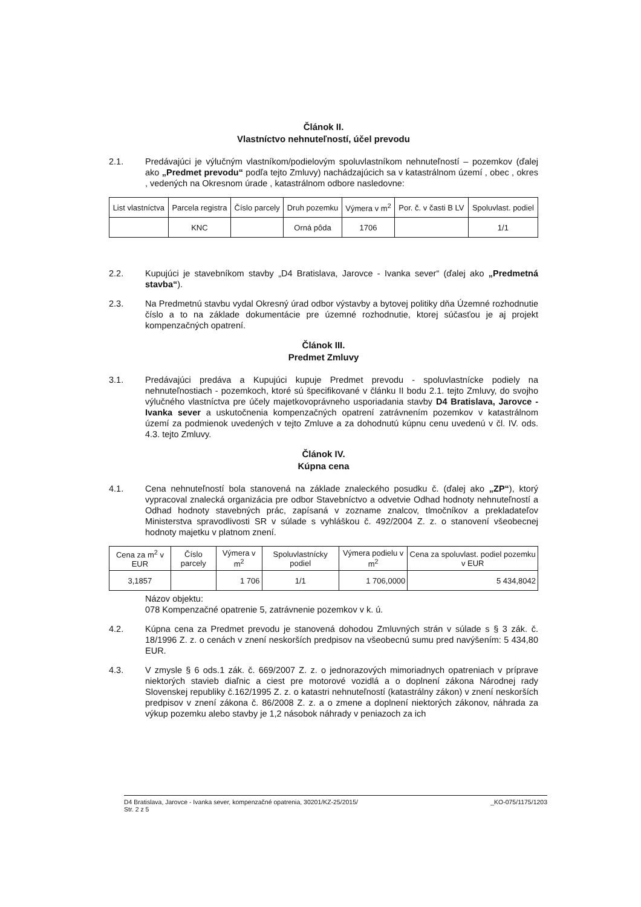Článok II.
Vlastníctvo nehnuteľností, účel prevodu
2.1. Predávajúci je výlučným vlastníkom/podielovým spoluvlastníkom nehnuteľností – pozemkov (ďalej ako „Predmet prevodu“ podľa tejto Zmluvy) nachádzajúcich sa v katastrálnom území , obec , okres , vedených na Okresnom úrade , katastrálnom odbore nasledovne:
| List vlastníctva | Parcela registra | Číslo parcely | Druh pozemku | Výmera v m<sup>2</sup> | Por. č. v časti B LV | Spoluvlast. podiel |
| --- | --- | --- | --- | --- | --- | --- |
| | KNC | | Orná pôda | 1706 | | 1/1 |
2.2. Kupujúci je stavebníkom stavby „D4 Bratislava, Jarovce - Ivanka sever“ (ďalej ako „Predmetná stavba“).
2.3. Na Predmetnú stavbu vydal Okresný úrad odbor výstavby a bytovej politiky dňa Územné rozhodnutie číslo a to na základe dokumentácie pre územné rozhodnutie, ktorej súčasťou je aj projekt kompenzačných opatrení.
Článok III.
Predmet Zmluvy
3.1. Predávajúci predáva a Kupujúci kupuje Predmet prevodu - spoluvlastnícke podiely na nehnuteľnostiach - pozemkoch, ktoré sú špecifikované v článku II bodu 2.1. tejto Zmluvy, do svojho výlučného vlastníctva pre účely majetkovoprávneho usporiadania stavby D4 Bratislava, Jarovce - Ivanka sever a uskutočnenia kompenzačných opatrení zatrávnením pozemkov v katastrálnom území za podmienok uvedených v tejto Zmluve a za dohodnutú kúpnu cenu uvedenú v čl. IV. ods. 4.3. tejto Zmluvy.
Článok IV.
Kúpna cena
4.1. Cena nehnuteľností bola stanovená na základe znaleckého posudku č. (ďalej ako „ZP“), ktorý vypracoval znalecká organizácia pre odbor Stavebníctvo a odvetvie Odhad hodnoty nehnuteľností a Odhad hodnoty stavebných prác, zapísaná v zozname znalcov, tlmočníkov a prekladateľov Ministerstva spravodlivosti SR v súlade s vyhláškou č. 492/2004 Z. z. o stanovení všeobecnej hodnoty majetku v platnom znení.
| Cena za m<sup>2</sup> v EUR | Číslo parcely | Výmera v m<sup>2</sup> | Spoluvlastnícky podiel | Výmera podielu v m<sup>2</sup> | Cena za spoluvlast. podiel pozemku v EUR |
| --- | --- | --- | --- | --- | --- |
| 3,1857 | | 1 706 | 1/1 | 1 706,0000 | 5 434,8042 |
Názov objektu:
078 Kompenzačné opatrenie 5, zatrávnenie pozemkov v k. ú.
4.2. Kúpna cena za Predmet prevodu je stanovená dohodou Zmluvných strán v súlade s § 3 zák. č. 18/1996 Z. z. o cenách v znení neskorších predpisov na všeobecnú sumu pred navýšením: 5 434,80 EUR.
4.3. V zmysle § 6 ods.1 zák. č. 669/2007 Z. z. o jednorazových mimoriadnych opatreniach v príprave niektorých stavieb diaľnic a ciest pre motorové vozidlá a o doplnení zákona Národnej rady Slovenskej republiky č.162/1995 Z. z. o katastri nehnuteľností (katastrálny zákon) v znení neskorších predpisov v znení zákona č. 86/2008 Z. z. a o zmene a doplnení niektorých zákonov, náhrada za výkup pozemku alebo stavby je 1,2 násobok náhrady v peniazoch za ich
D4 Bratislava, Jarovce - Ivanka sever, kompenzačné opatrenia, 30201/KZ-25/2015/ _KO-075/1175/1203
Str. 2 z 5